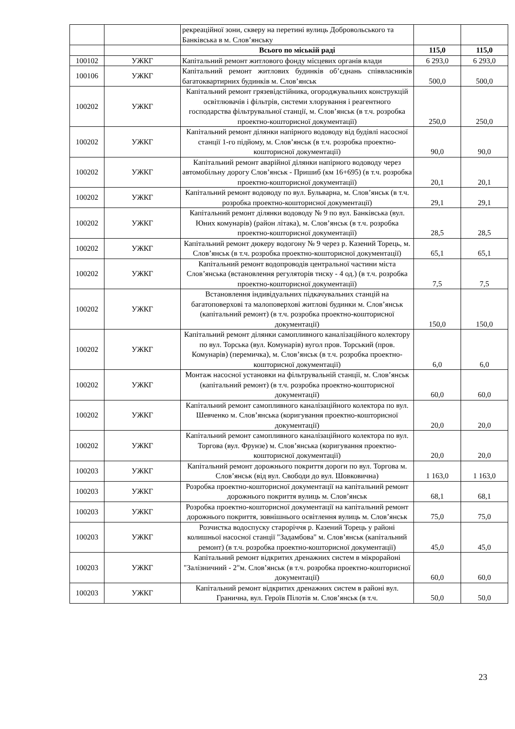| | | рекреаційної зони, скверу на перетині вулиць Добровольського та Банківська в м. Слов’янську | | |
| | | Всього по міській раді | 115,0 | 115,0 |
| 100102 | УЖКГ | Капітальний ремонт житлового фонду місцевих органів влади | 6 293,0 | 6 293,0 |
| 100106 | УЖКГ | Капітальний ремонт житлових будинків об’єднань співвласників багатоквартирних будинків м. Слов’янськ | 500,0 | 500,0 |
| 100202 | УЖКГ | Капітальний ремонт грязевідстійника, огороджувальних конструкцій освітлювачів і фільтрів, системи хлорування і реагентного господарства фільтрувальної станції, м. Слов’янськ (в т.ч. розробка проектно-кошторисної документації) | 250,0 | 250,0 |
| 100202 | УЖКГ | Капітальний ремонт ділянки напірного водоводу від будівлі насосної станції 1-го підйому, м. Слов’янськ (в т.ч. розробка проектно-кошторисної документації) | 90,0 | 90,0 |
| 100202 | УЖКГ | Капітальний ремонт аварійної ділянки напірного водоводу через автомобільну дорогу Слов’янськ - Пришиб (км 16+695) (в т.ч. розробка проектно-кошторисної документації) | 20,1 | 20,1 |
| 100202 | УЖКГ | Капітальний ремонт водоводу по вул. Бульварна, м. Слов’янськ (в т.ч. розробка проектно-кошторисної документації) | 29,1 | 29,1 |
| 100202 | УЖКГ | Капітальний ремонт ділянки водоводу № 9 по вул. Банківська (вул. Юних комунарів) (район літака), м. Слов’янськ (в т.ч. розробка проектно-кошторисної документації) | 28,5 | 28,5 |
| 100202 | УЖКГ | Капітальний ремонт дюкеру водогону № 9 через р. Казений Торець, м. Слов’янськ (в т.ч. розробка проектно-кошторисної документації) | 65,1 | 65,1 |
| 100202 | УЖКГ | Капітальний ремонт водопроводів центральної частини міста Слов’янська (встановлення регуляторів тиску - 4 од.) (в т.ч. розробка проектно-кошторисної документації) | 7,5 | 7,5 |
| 100202 | УЖКГ | Встановлення індивідуальних підкачувальних станцій на багатоповерхові та малоповерхові житлові будинки м. Слов’янськ (капітальний ремонт) (в т.ч. розробка проектно-кошторисної документації) | 150,0 | 150,0 |
| 100202 | УЖКГ | Капітальний ремонт ділянки самопливного каналізаційного колектору по вул. Торська (вул. Комунарів) вугол пров. Торський (пров. Комунарів) (перемичка), м. Слов’янськ (в т.ч. розробка проектно-кошторисної документації) | 6,0 | 6,0 |
| 100202 | УЖКГ | Монтаж насосної установки на фільтрувальній станції, м. Слов’янськ (капітальний ремонт) (в т.ч. розробка проектно-кошторисної документації) | 60,0 | 60,0 |
| 100202 | УЖКГ | Капітальний ремонт самопливного каналізаційного колектора по вул. Шевченко м. Слов’янська (коригування проектно-кошторисної документації) | 20,0 | 20,0 |
| 100202 | УЖКГ | Капітальний ремонт самопливного каналізаційного колектора по вул. Торгова (вул. Фрунзе) м. Слов’янська (коригування проектно-кошторисної документації) | 20,0 | 20,0 |
| 100203 | УЖКГ | Капітальний ремонт дорожнього покриття дороги по вул. Торгова м. Слов’янськ (від вул. Свободи до вул. Шовковична) | 1 163,0 | 1 163,0 |
| 100203 | УЖКГ | Розробка проектно-кошторисної документації на капітальний ремонт дорожнього покриття вулиць м. Слов’янськ | 68,1 | 68,1 |
| 100203 | УЖКГ | Розробка проектно-кошторисної документації на капітальний ремонт дорожнього покриття, зовнішнього освітлення вулиць м. Слов’янськ | 75,0 | 75,0 |
| 100203 | УЖКГ | Розчистка водоспуску староріччя р. Казений Торець у районі колишньої насосної станції "Задамбова" м. Слов’янськ (капітальний ремонт) (в т.ч. розробка проектно-кошторисної документації) | 45,0 | 45,0 |
| 100203 | УЖКГ | Капітальний ремонт відкритих дренажних систем в мікрорайоні "Залізничний - 2"м. Слов’янськ (в т.ч. розробка проектно-кошторисної документації) | 60,0 | 60,0 |
| 100203 | УЖКГ | Капітальний ремонт відкритих дренажних систем в районі вул. Гранична, вул. Героїв Пілотів м. Слов’янськ (в т.ч. | 50,0 | 50,0 |
23